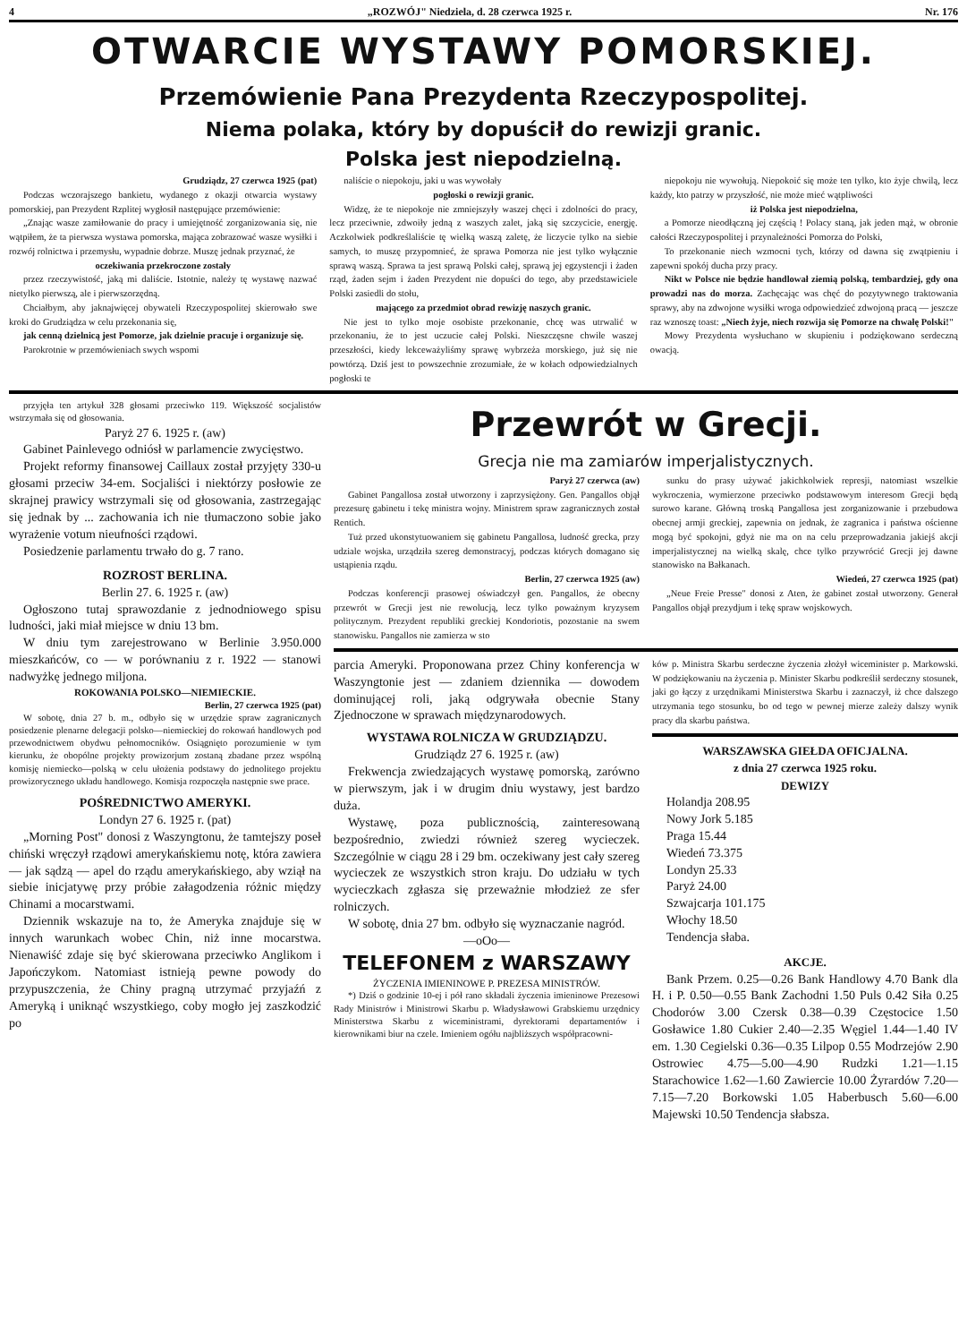4 „ROZWÓJ" Niedziela, d. 28 czerwca 1925 r. Nr. 176
OTWARCIE WYSTAWY POMORSKIEJ.
Przemówienie Pana Prezydenta Rzeczypospolitej.
Niema polaka, który by dopuścił do rewizji granic.
Polska jest niepodzielną.
Grudziądz, 27 czerwca 1925 (pat)
Podczas wczorajszego bankietu, wydanego z okazji otwarcia wystawy pomorskiej, pan Prezydent Rzplitej wygłosił następujące przemówienie:
„Znając wasze zamiłowanie do pracy i umiejętność zorganizowania się, nie wątpiłem, że ta pierwsza wystawa pomorska, mająca zobrazować wasze wysiłki i rozwój rolnictwa i przemysłu, wypadnie dobrze. Muszę jednak przyznać, że
oczekiwania przekroczone zostały
przez rzeczywistość, jaką mi daliście. Istotnie, należy tę wystawę nazwać nietylko pierwszą, ale i pierwszorzędną.
Chciałbym, aby jaknajwięcej obywateli Rzeczypospolitej skierowało swe kroki do Grudziądza w celu przekonania się,
jak cenną dzielnicą jest Pomorze, jak dzielnie pracuje i organizuje się.
Parokrotnie w przemówieniach swych wspomi
naliście o niepokoju, jaki u was wywołały
pogłoski o rewizji granic.
Widzę, że te niepokoje nie zmniejszyły waszej chęci i zdolności do pracy, lecz przeciwnie, zdwoiły jedną z waszych zalet, jaką się szczycicie, energję. Aczkolwiek podkreślaliście tę wielką waszą zaletę, że liczycie tylko na siebie samych, to muszę przypomnieć, że sprawa Pomorza nie jest tylko wyłącznie sprawą waszą. Sprawa ta jest sprawą Polski całej, sprawą jej egzystencji i żaden rząd, żaden sejm i żaden Prezydent nie dopuści do tego, aby przedstawiciele Polski zasiedli do stołu,
mającego za przedmiot obrad rewizję naszych granic.
Nie jest to tylko moje osobiste przekonanie, chcę was utrwalić w przekonaniu, że to jest uczucie całej Polski. Nieszczęsne chwile waszej przeszłości, kiedy lekceważyliśmy sprawę wybrzeża morskiego, już się nie powtórzą. Dziś jest to powszechnie zrozumiałe, że w kołach odpowiedzialnych pogłoski te
niepokoju nie wywołują. Niepokoić się może ten tylko, kto żyje chwilą, lecz każdy, kto patrzy w przyszłość, nie może mieć wątpliwości
iż Polska jest niepodzielna,
a Pomorze nieodłączną jej częścią ! Polacy staną, jak jeden mąż, w obronie całości Rzeczypospolitej i przynależności Pomorza do Polski,
To przekonanie niech wzmocni tych, którzy od dawna się zwątpieniu i zapewni spokój ducha przy pracy.
Nikt w Polsce nie będzie handlował ziemią polską, tembardziej, gdy ona prowadzi nas do morza. Zachęcając was chęć do pozytywnego traktowania sprawy, aby na zdwojone wysiłki wroga odpowiedzieć zdwojoną pracą — jeszcze raz wznoszę toast: „Niech żyje, niech rozwija się Pomorze na chwałę Polski!"
Mowy Prezydenta wysłuchano w skupieniu i podziękowano serdeczną owacją.
przyjęła ten artykuł 328 głosami przeciwko 119. Większość socjalistów wstrzymała się od głosowania.
Paryż 27 6. 1925 r. (aw)
Gabinet Painlevego odniósł w parlamencie zwycięstwo.
Projekt reformy finansowej Caillaux został przyjęty 330-u głosami przeciw 34-em. Socjaliści i niektórzy posłowie ze skrajnej prawicy wstrzymali się od głosowania, zastrzegając się jednak by ... zachowania ich nie tłumaczono sobie jako wyrażenie votum nieufności rządowi.
Posiedzenie parlamentu trwało do g. 7 rano.
ROZROST BERLINA.
Berlin 27. 6. 1925 r. (aw)
Ogłoszono tutaj sprawozdanie z jednodniowego spisu ludności, jaki miał miejsce w dniu 13 bm.
W dniu tym zarejestrowano w Berlinie 3.950.000 mieszkańców, co — w porównaniu z r. 1922 — stanowi nadwyżkę jednego miljona.
ROKOWANIA POLSKO—NIEMIECKIE.
Berlin, 27 czerwca 1925 (pat)
W sobotę, dnia 27 b. m., odbyło się w urzędzie spraw zagranicznych posiedzenie plenarne delegacji polsko—niemieckiej do rokowań handlowych pod przewodnictwem obydwu pełnomocników. Osiągnięto porozumienie w tym kierunku, że obopólne projekty prowizorjum zostaną zbadane przez wspólną komisję niemiecko—polską w celu ułożenia podstawy do jednolitego projektu prowizorycznego układu handlowego. Komisja rozpoczęła następnie swe prace.
POŚREDNICTWO AMERYKI.
Londyn 27 6. 1925 r. (pat)
„Morning Post" donosi z Waszyngtonu, że tamtejszy poseł chiński wręczył rządowi amerykańskiemu notę, która zawiera — jak sądzą — apel do rządu amerykańskiego, aby wziął na siebie inicjatywę przy próbie załagodzenia różnic między Chinami a mocarstwami.
Dziennik wskazuje na to, że Ameryka znajduje się w innych warunkach wobec Chin, niż inne mocarstwa. Nienawiść zdaje się być skierowana przeciwko Anglikom i Japończykom. Natomiast istnieją pewne powody do przypuszczenia, że Chiny pragną utrzymać przyjaźń z Ameryką i uniknąć wszystkiego, coby mogło jej zaszkodzić po
Przewrót w Grecji.
Grecja nie ma zamiarów imperjalistycznych.
Paryż 27 czerwca (aw)
Gabinet Pangallosa został utworzony i zaprzysiężony. Gen. Pangallos objął prezesurę gabinetu i tekę ministra wojny. Ministrem spraw zagranicznych został Rentich.
Tuż przed ukonstytuowaniem się gabinetu Pangallosa, ludność grecka, przy udziale wojska, urządziła szereg demonstracyj, podczas których domagano się ustąpienia rządu.
Berlin, 27 czerwca 1925 (aw)
Podczas konferencji prasowej oświadczył gen. Pangallos, że obecny przewrót w Grecji jest nie rewolucją, lecz tylko poważnym kryzysem politycznym. Prezydent republiki greckiej Kondoriotis, pozostanie na swem stanowisku. Pangallos nie zamierza w sto
sunku do prasy używać jakichkolwiek represji, natomiast wszelkie wykroczenia, wymierzone przeciwko podstawowym interesom Grecji będą surowo karane. Główną troską Pangallosa jest zorganizowanie i przebudowa obecnej armji greckiej, zapewnia on jednak, że zagranica i państwa ościenne mogą być spokojni, gdyż nie ma on na celu przeprowadzania jakiejś akcji imperjalistycznej na wielką skalę, chce tylko przywrócić Grecji jej dawne stanowisko na Bałkanach.
Wiedeń, 27 czerwca 1925 (pat)
„Neue Freie Presse" donosi z Aten, że gabinet został utworzony. Generał Pangallos objął prezydjum i tekę spraw wojskowych.
parcia Ameryki. Proponowana przez Chiny konferencja w Waszyngtonie jest — zdaniem dziennika — dowodem dominującej roli, jaką odgrywała obecnie Stany Zjednoczone w sprawach międzynarodowych.
WYSTAWA ROLNICZA W GRUDZIĄDZU.
Grudziądz 27 6. 1925 r. (aw)
Frekwencja zwiedzających wystawę pomorską, zarówno w pierwszym, jak i w drugim dniu wystawy, jest bardzo duża.
Wystawę, poza publicznością, zainteresowaną bezpośrednio, zwiedzi również szereg wycieczek. Szczególnie w ciągu 28 i 29 bm. oczekiwany jest cały szereg wycieczek ze wszystkich stron kraju. Do udziału w tych wycieczkach zgłasza się przeważnie młodzież ze sfer rolniczych.
W sobotę, dnia 27 bm. odbyło się wyznaczanie nagród.
—oOo—
TELEFONEM z WARSZAWY
ŻYCZENIA IMIENINOWE P. PREZESA MINISTRÓW.
*) Dziś o godzinie 10-ej i pół rano składali życzenia imieninowe Prezesowi Rady Ministrów i Ministrowi Skarbu p. Władysławowi Grabskiemu urzędnicy Ministerstwa Skarbu z wiceministrami, dyrektorami departamentów i kierownikami biur na czele. Imieniem ogółu najbliższych współpracowni-
ków p. Ministra Skarbu serdeczne życzenia złożył wiceminister p. Markowski. W podziękowaniu na życzenia p. Minister Skarbu podkreślił serdeczny stosunek, jaki go łączy z urzędnikami Ministerstwa Skarbu i zaznaczył, iż chce dalszego utrzymania tego stosunku, bo od tego w pewnej mierze zależy dalszy wynik pracy dla skarbu państwa.
WARSZAWSKA GIEŁDA OFICJALNA.
z dnia 27 czerwca 1925 roku.
DEWIZY
Holandja 208.95
Nowy Jork 5.185
Praga 15.44
Wiedeń 73.375
Londyn 25.33
Paryż 24.00
Szwajcarja 101.175
Włochy 18.50
Tendencja słaba.
AKCJE.
Bank Przem. 0.25—0.26 Bank Handlowy 4.70 Bank dla H. i P. 0.50—0.55 Bank Zachodni 1.50 Puls 0.42 Siła 0.25 Chodorów 3.00 Czersk 0.38—0.39 Częstocice 1.50 Gosławice 1.80 Cukier 2.40—2.35 Węgiel 1.44—1.40 IV em. 1.30 Cegielski 0.36—0.35 Lilpop 0.55 Modrzejów 2.90 Ostrowiec 4.75—5.00—4.90 Rudzki 1.21—1.15 Starachowice 1.62—1.60 Zawiercie 10.00 Żyrardów 7.20—7.15—7.20 Borkowski 1.05 Haberbusch 5.60—6.00 Majewski 10.50 Tendencja słabsza.